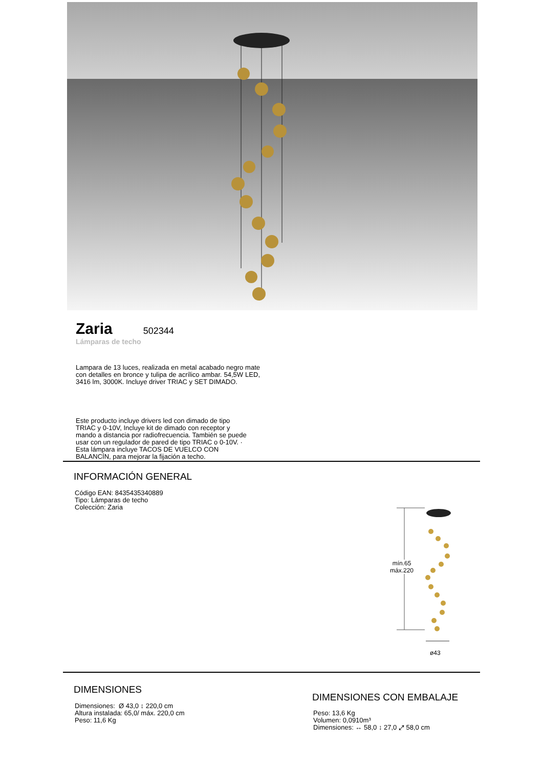Zaria
502344
Lámparas de techo
Lampara de 13 luces, realizada en metal acabado negro mate con detalles en bronce y tulipa de acrílico ambar. 54,5W LED, 3416 lm, 3000K. Incluye driver TRIAC y SET DIMADO.
Este producto incluye drivers led con dimado de tipo TRIAC y 0-10V, Incluye kit de dimado con receptor y mando a distancia por radiofrecuencia. También se puede usar con un regulador de pared de tipo TRIAC o 0-10V. · Esta lámpara incluye TACOS DE VUELCO CON BALANCÍN, para mejorar la fijación a techo.
INFORMACIÓN GENERAL
Código EAN: 8435435340889
Tipo: Lámparas de techo
Colección: Zaria
mín.65
máx.220
ø43
DIMENSIONES
Dimensiones: Ø 43,0 ↕ 220,0 cm
Altura instalada: 65,0/ máx. 220,0 cm
Peso: 11,6 Kg
DIMENSIONES CON EMBALAJE
Peso: 13,6 Kg
Volumen: 0,0910m³
Dimensiones: ↔ 58,0 ↕ 27,0 ⤢ 58,0 cm